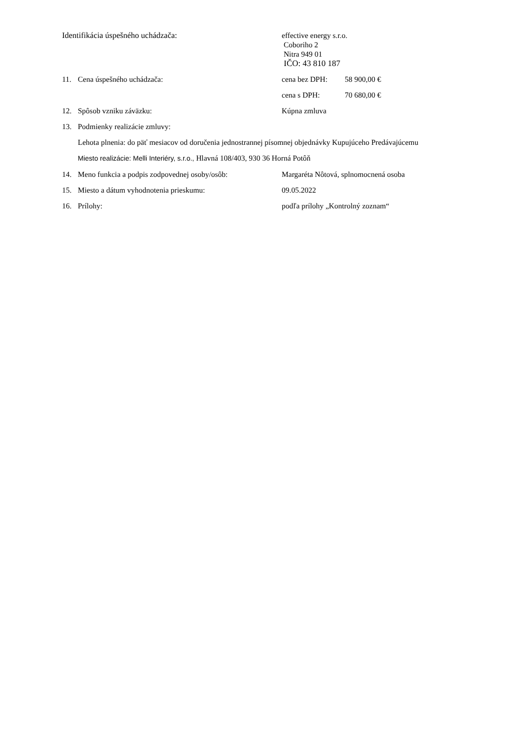Identifikácia úspešného uchádzača: effective energy s.r.o.
Coboriho 2
Nitra 949 01
IČO: 43 810 187
11. Cena úspešného uchádzača: cena bez DPH: 58 900,00 €
cena s DPH: 70 680,00 €
12. Spôsob vzniku záväzku: Kúpna zmluva
13. Podmienky realizácie zmluvy:
Lehota plnenia: do päť mesiacov od doručenia jednostrannej písomnej objednávky Kupujúceho Predávajúcemu
Miesto realizácie: Melli Interiéry, s.r.o., Hlavná 108/403, 930 36 Horná Potôň
14. Meno funkcia a podpis zodpovednej osoby/osôb:
Margaréta Nôtová, splnomocnená osoba
15. Miesto a dátum vyhodnotenia prieskumu: 09.05.2022
16. Prílohy: podľa prílohy „Kontrolný zoznam“